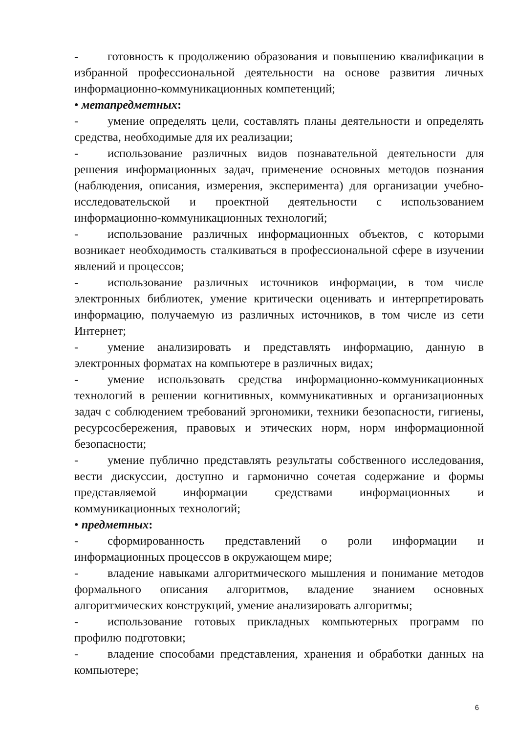- готовность к продолжению образования и повышению квалификации в избранной профессиональной деятельности на основе развития личных информационно-коммуникационных компетенций;
• метапредметных:
- умение определять цели, составлять планы деятельности и определять средства, необходимые для их реализации;
- использование различных видов познавательной деятельности для решения информационных задач, применение основных методов познания (наблюдения, описания, измерения, эксперимента) для организации учебно-исследовательской и проектной деятельности с использованием информационно-коммуникационных технологий;
- использование различных информационных объектов, с которыми возникает необходимость сталкиваться в профессиональной сфере в изучении явлений и процессов;
- использование различных источников информации, в том числе электронных библиотек, умение критически оценивать и интерпретировать информацию, получаемую из различных источников, в том числе из сети Интернет;
- умение анализировать и представлять информацию, данную в электронных форматах на компьютере в различных видах;
- умение использовать средства информационно-коммуникационных технологий в решении когнитивных, коммуникативных и организационных задач с соблюдением требований эргономики, техники безопасности, гигиены, ресурсосбережения, правовых и этических норм, норм информационной безопасности;
- умение публично представлять результаты собственного исследования, вести дискуссии, доступно и гармонично сочетая содержание и формы представляемой информации средствами информационных и коммуникационных технологий;
• предметных:
- сформированность представлений о роли информации и информационных процессов в окружающем мире;
- владение навыками алгоритмического мышления и понимание методов формального описания алгоритмов, владение знанием основных алгоритмических конструкций, умение анализировать алгоритмы;
- использование готовых прикладных компьютерных программ по профилю подготовки;
- владение способами представления, хранения и обработки данных на компьютере;
6